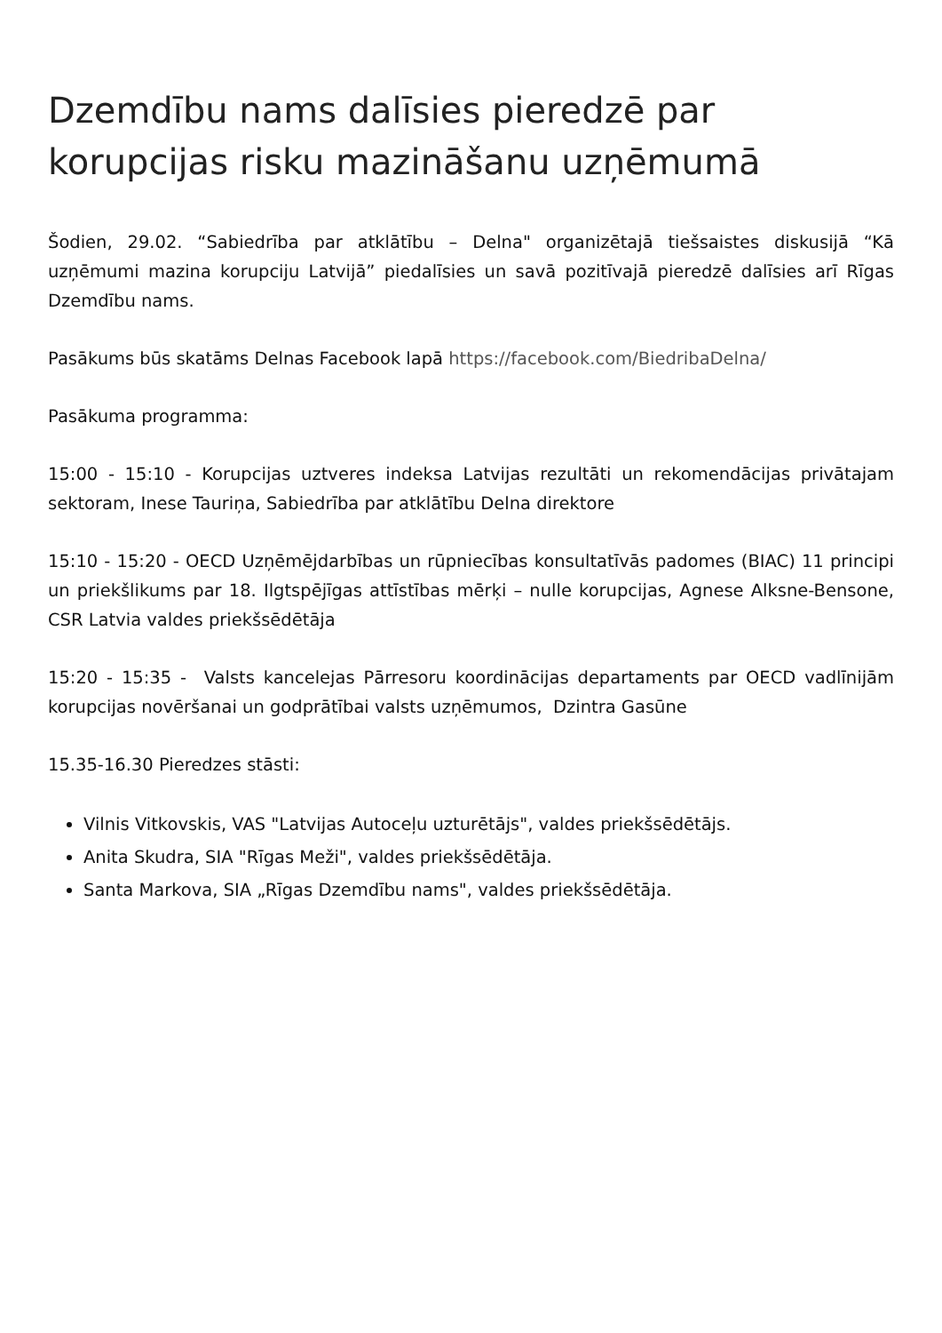Dzemdību nams dalīsies pieredzē par korupcijas risku mazināšanu uzņēmumā
Šodien, 29.02. “Sabiedrība par atklātību – Delna" organizētajā tiešsaistes diskusijā “Kā uzņēmumi mazina korupciju Latvijā” piedalīsies un savā pozitīvajā pieredzē dalīsies arī Rīgas Dzemdību nams.
Pasākums būs skatāms Delnas Facebook lapā https://facebook.com/BiedribaDelna/
Pasākuma programma:
15:00 - 15:10 - Korupcijas uztveres indeksa Latvijas rezultāti un rekomendācijas privātajam sektoram, Inese Tauriņa, Sabiedrība par atklātību Delna direktore
15:10 - 15:20 - OECD Uzņēmējdarbības un rūpniecības konsultatīvās padomes (BIAC) 11 principi un priekšlikums par 18. Ilgtspējīgas attīstības mērķi – nulle korupcijas, Agnese Alksne-Bensone, CSR Latvia valdes priekšsēdētāja
15:20 - 15:35 - Valsts kancelejas Pārresoru koordinācijas departaments par OECD vadlīnijām korupcijas novēršanai un godprātībai valsts uzņēmumos, Dzintra Gasūne
15.35-16.30 Pieredzes stāsti:
Vilnis Vitkovskis, VAS "Latvijas Autoceļu uzturētājs", valdes priekšsēdētājs.
Anita Skudra, SIA "Rīgas Meži", valdes priekšsēdētāja.
Santa Markova, SIA „Rīgas Dzemdību nams", valdes priekšsēdētāja.